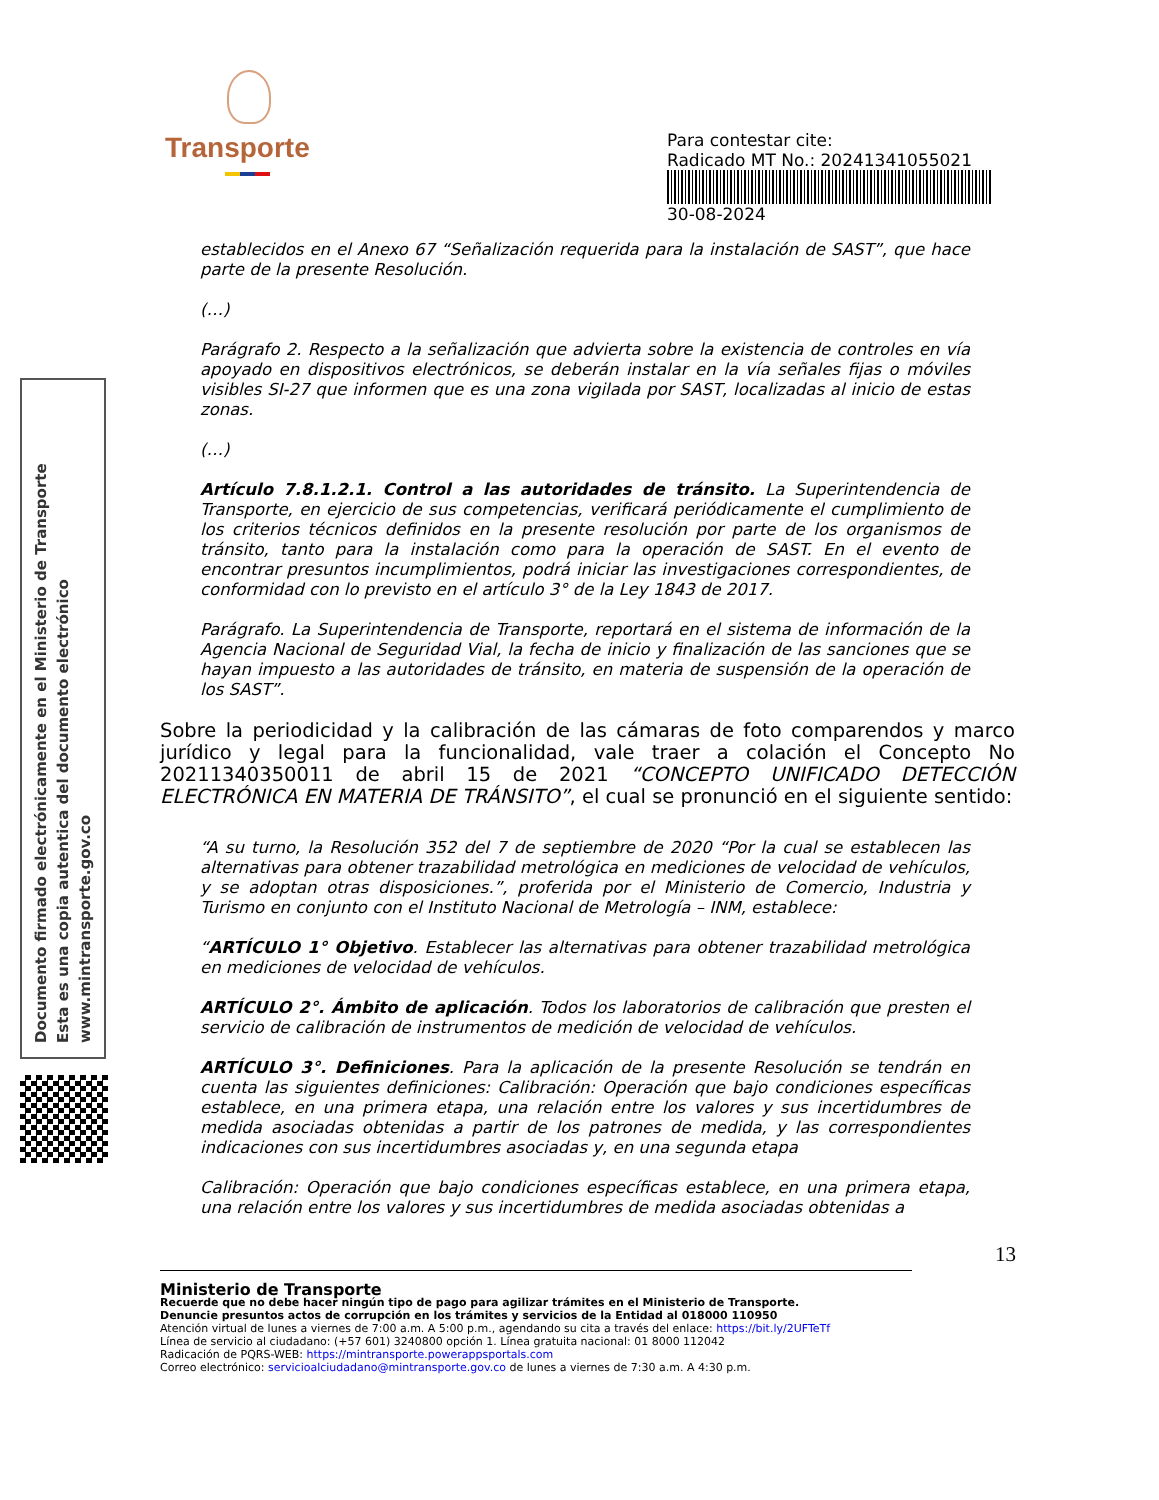Transporte
Para contestar cite:
Radicado MT No.: 20241341055021
30-08-2024
Documento firmado electrónicamente en el Ministerio de Transporte
Esta es una copia autentica del documento electrónico
www.mintransporte.gov.co
establecidos en el Anexo 67 “Señalización requerida para la instalación de SAST”, que hace parte de la presente Resolución.
(…)
Parágrafo 2. Respecto a la señalización que advierta sobre la existencia de controles en vía apoyado en dispositivos electrónicos, se deberán instalar en la vía señales fijas o móviles visibles SI-27 que informen que es una zona vigilada por SAST, localizadas al inicio de estas zonas.
(…)
Artículo 7.8.1.2.1. Control a las autoridades de tránsito. La Superintendencia de Transporte, en ejercicio de sus competencias, verificará periódicamente el cumplimiento de los criterios técnicos definidos en la presente resolución por parte de los organismos de tránsito, tanto para la instalación como para la operación de SAST. En el evento de encontrar presuntos incumplimientos, podrá iniciar las investigaciones correspondientes, de conformidad con lo previsto en el artículo 3° de la Ley 1843 de 2017.
Parágrafo. La Superintendencia de Transporte, reportará en el sistema de información de la Agencia Nacional de Seguridad Vial, la fecha de inicio y finalización de las sanciones que se hayan impuesto a las autoridades de tránsito, en materia de suspensión de la operación de los SAST”.
Sobre la periodicidad y la calibración de las cámaras de foto comparendos y marco jurídico y legal para la funcionalidad, vale traer a colación el Concepto No 20211340350011 de abril 15 de 2021 “CONCEPTO UNIFICADO DETECCIÓN ELECTRÓNICA EN MATERIA DE TRÁNSITO”, el cual se pronunció en el siguiente sentido:
“A su turno, la Resolución 352 del 7 de septiembre de 2020 “Por la cual se establecen las alternativas para obtener trazabilidad metrológica en mediciones de velocidad de vehículos, y se adoptan otras disposiciones.”, proferida por el Ministerio de Comercio, Industria y Turismo en conjunto con el Instituto Nacional de Metrología – INM, establece:
“ARTÍCULO 1° Objetivo. Establecer las alternativas para obtener trazabilidad metrológica en mediciones de velocidad de vehículos.
ARTÍCULO 2°. Ámbito de aplicación. Todos los laboratorios de calibración que presten el servicio de calibración de instrumentos de medición de velocidad de vehículos.
ARTÍCULO 3°. Definiciones. Para la aplicación de la presente Resolución se tendrán en cuenta las siguientes definiciones: Calibración: Operación que bajo condiciones específicas establece, en una primera etapa, una relación entre los valores y sus incertidumbres de medida asociadas obtenidas a partir de los patrones de medida, y las correspondientes indicaciones con sus incertidumbres asociadas y, en una segunda etapa
Calibración: Operación que bajo condiciones específicas establece, en una primera etapa, una relación entre los valores y sus incertidumbres de medida asociadas obtenidas a
13
Ministerio de Transporte
Recuerde que no debe hacer ningún tipo de pago para agilizar trámites en el Ministerio de Transporte.
Denuncie presuntos actos de corrupción en los trámites y servicios de la Entidad al 018000 110950
Atención virtual de lunes a viernes de 7:00 a.m. A 5:00 p.m., agendando su cita a través del enlace: https://bit.ly/2UFTeTf
Línea de servicio al ciudadano: (+57 601) 3240800 opción 1. Línea gratuita nacional: 01 8000 112042
Radicación de PQRS-WEB: https://mintransporte.powerappsportals.com
Correo electrónico: servicioalciudadano@mintransporte.gov.co de lunes a viernes de 7:30 a.m. A 4:30 p.m.